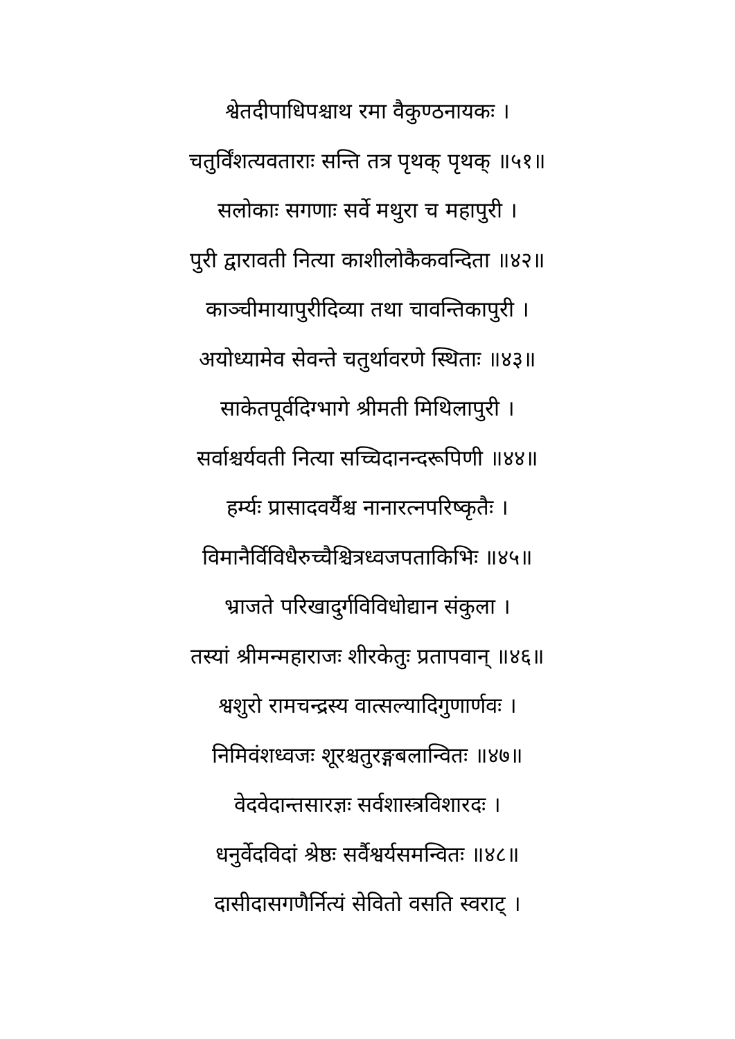श्वेतदीपाधिपश्चाथ रमा वैकुण्ठनायकः ।
चतुर्विंशत्यवताराः सन्ति तत्र पृथक् पृथक् ॥५१॥
सलोकाः सगणाः सर्वे मथुरा च महापुरी ।
पुरी द्वारावती नित्या काशीलोकैकवन्दिता ॥४२॥
काञ्चीमायापुरीदिव्या तथा चावन्तिकापुरी ।
अयोध्यामेव सेवन्ते चतुर्थावरणे स्थिताः ॥४३॥
साकेतपूर्वदिग्भागे श्रीमती मिथिलापुरी ।
सर्वाश्चर्यवती नित्या सच्चिदानन्दरूपिणी ॥४४॥
हर्म्यः प्रासादवर्यैश्च नानारत्नपरिष्कृतैः ।
विमानैर्विविधैरुच्चैश्चित्रध्वजपताकिभिः ॥४५॥
भ्राजते परिखादुर्गविविधोद्यान संकुला ।
तस्यां श्रीमन्महाराजः शीरकेतुः प्रतापवान् ॥४६॥
श्वशुरो रामचन्द्रस्य वात्सल्यादिगुणार्णवः ।
निमिवंशध्वजः शूरश्चतुरङ्गबलान्वितः ॥४७॥
वेदवेदान्तसारज्ञः सर्वशास्त्रविशारदः ।
धनुर्वेदविदां श्रेष्ठः सर्वैश्वर्यसमन्वितः ॥४८॥
दासीदासगणैर्नित्यं सेवितो वसति स्वराट् ।